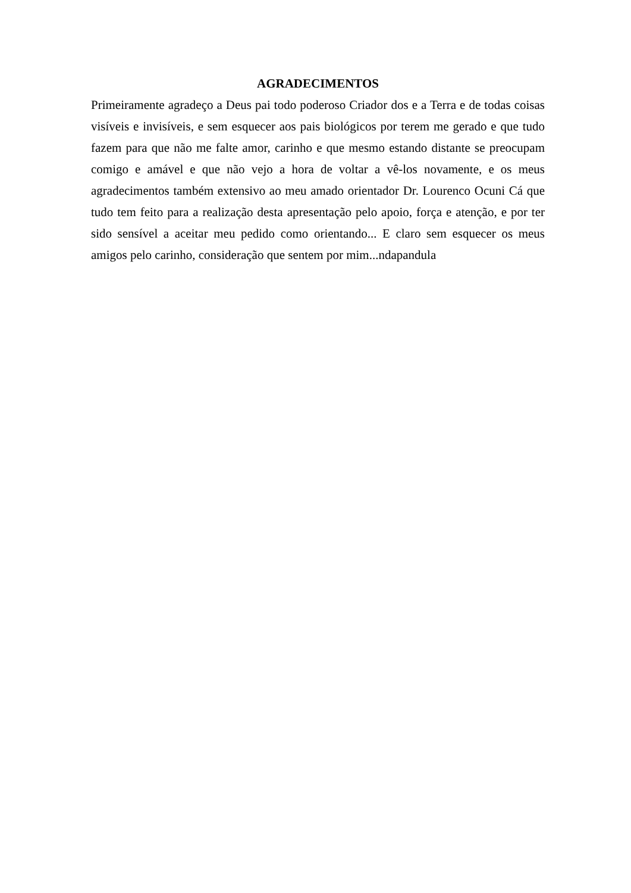AGRADECIMENTOS
Primeiramente agradeço a Deus pai todo poderoso Criador dos e a Terra e de todas coisas visíveis e invisíveis, e sem esquecer aos pais biológicos por terem me gerado e que tudo fazem para que não me falte amor, carinho e que mesmo estando distante se preocupam comigo e amável e que não vejo a hora de voltar a vê-los novamente, e os meus agradecimentos também extensivo ao meu amado orientador Dr. Lourenco Ocuni Cá que tudo tem feito para a realização desta apresentação pelo apoio, força e atenção, e por ter sido sensível a aceitar meu pedido como orientando... E claro sem esquecer os meus amigos pelo carinho, consideração que sentem por mim...ndapandula